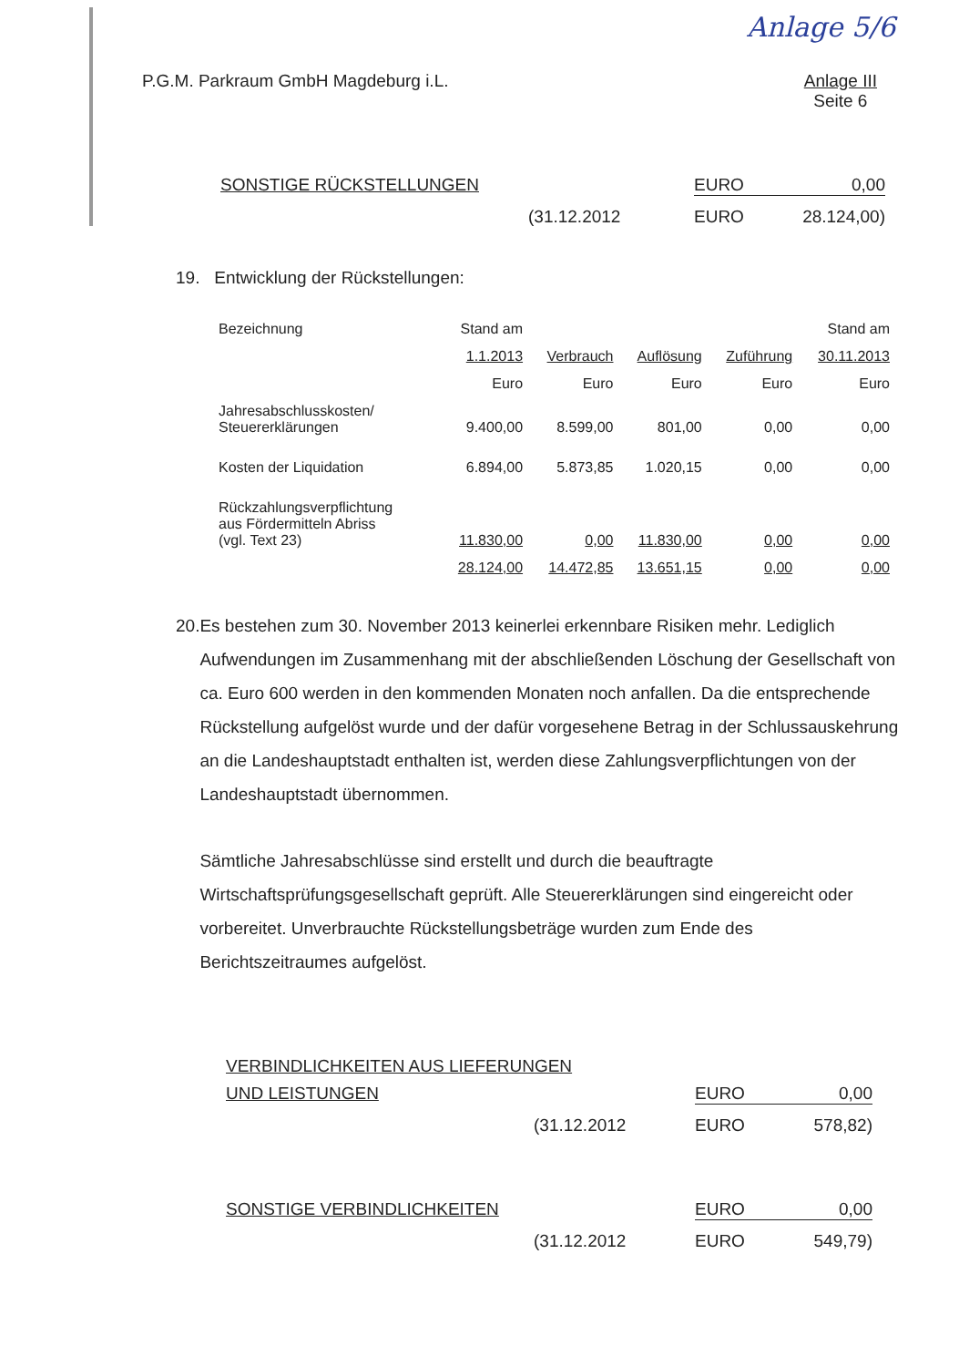Anlage 5/6
P.G.M. Parkraum GmbH Magdeburg i.L.
Anlage III
Seite 6
SONSTIGE RÜCKSTELLUNGEN EURO 0,00
(31.12.2012 EURO 28.124,00)
19. Entwicklung der Rückstellungen:
| Bezeichnung | Stand am | | | | Stand am |
| | 1.1.2013 | Verbrauch | Auflösung | Zuführung | 30.11.2013 |
| | Euro | Euro | Euro | Euro | Euro |
| Jahresabschlusskosten/ Steuererklärungen | 9.400,00 | 8.599,00 | 801,00 | 0,00 | 0,00 |
| Kosten der Liquidation | 6.894,00 | 5.873,85 | 1.020,15 | 0,00 | 0,00 |
| Rückzahlungsverpflichtung aus Fördermitteln Abriss (vgl. Text 23) | 11.830,00 | 0,00 | 11.830,00 | 0,00 | 0,00 |
| | 28.124,00 | 14.472,85 | 13.651,15 | 0,00 | 0,00 |
20. Es bestehen zum 30. November 2013 keinerlei erkennbare Risiken mehr. Lediglich Aufwendungen im Zusammenhang mit der abschließenden Löschung der Gesellschaft von ca. Euro 600 werden in den kommenden Monaten noch anfallen. Da die entsprechende Rückstellung aufgelöst wurde und der dafür vorgesehene Betrag in der Schlussauskehrung an die Landeshauptstadt enthalten ist, werden diese Zahlungsverpflichtungen von der Landeshauptstadt übernommen.
Sämtliche Jahresabschlüsse sind erstellt und durch die beauftragte Wirtschaftsprüfungsgesellschaft geprüft. Alle Steuererklärungen sind eingereicht oder vorbereitet. Unverbrauchte Rückstellungsbeträge wurden zum Ende des Berichtszeitraumes aufgelöst.
VERBINDLICHKEITEN AUS LIEFERUNGEN
UND LEISTUNGEN EURO 0,00
(31.12.2012 EURO 578,82)
SONSTIGE VERBINDLICHKEITEN EURO 0,00
(31.12.2012 EURO 549,79)